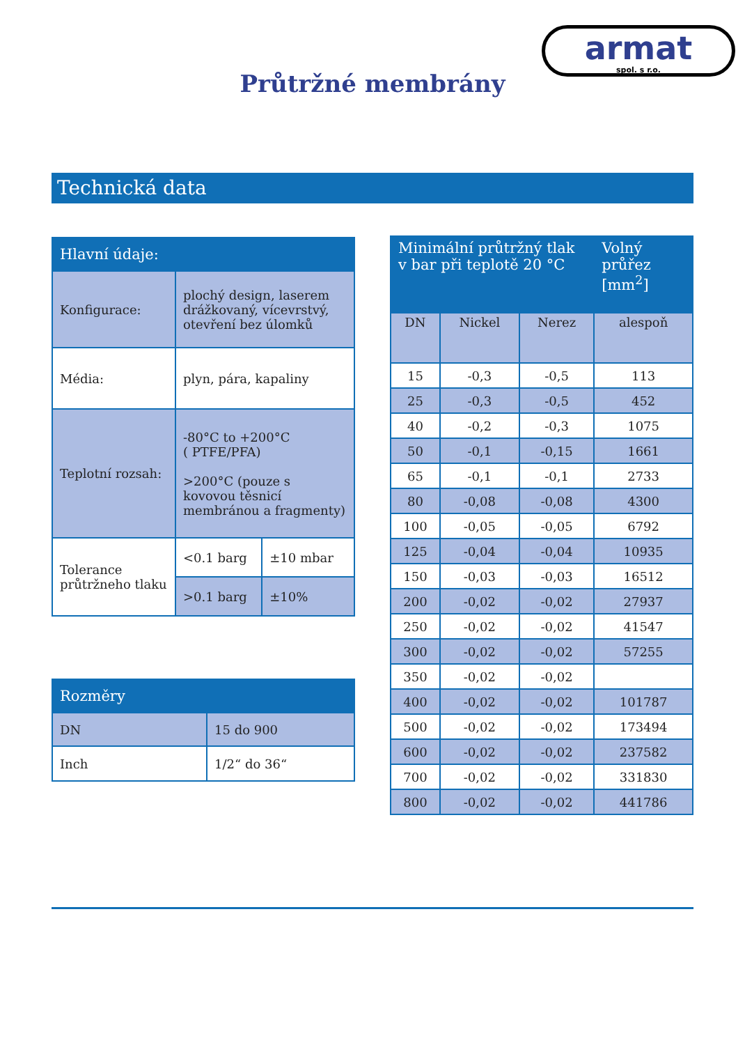armat
spol. s r.o.
Průtržné membrány
Technická data
| Hlavní údaje: | | |
| --- | --- | --- |
| Konfigurace: | plochý design, laserem drážkovaný, vícevrstvý, otevření bez úlomků | |
| Média: | plyn, pára, kapaliny | |
| Teplotní rozsah: | -80°C to +200°C ( PTFE/PFA) >200°C (pouze s kovovou těsnicí membránou a fragmenty) | |
| Tolerance průtržneho tlaku | <0.1 barg | ±10 mbar |
| | >0.1 barg | ±10% |
| Rozměry | |
| --- | --- |
| DN | 15 do 900 |
| Inch | 1/2“ do 36“ |
| Minimální průtržný tlak v bar při teplotě 20 °C | | | Volný průřez [mm<sup>2</sup>] |
| --- | --- | --- | --- |
| DN | Nickel | Nerez | alespoň |
| 15 | -0,3 | -0,5 | 113 |
| 25 | -0,3 | -0,5 | 452 |
| 40 | -0,2 | -0,3 | 1075 |
| 50 | -0,1 | -0,15 | 1661 |
| 65 | -0,1 | -0,1 | 2733 |
| 80 | -0,08 | -0,08 | 4300 |
| 100 | -0,05 | -0,05 | 6792 |
| 125 | -0,04 | -0,04 | 10935 |
| 150 | -0,03 | -0,03 | 16512 |
| 200 | -0,02 | -0,02 | 27937 |
| 250 | -0,02 | -0,02 | 41547 |
| 300 | -0,02 | -0,02 | 57255 |
| 350 | -0,02 | -0,02 | |
| 400 | -0,02 | -0,02 | 101787 |
| 500 | -0,02 | -0,02 | 173494 |
| 600 | -0,02 | -0,02 | 237582 |
| 700 | -0,02 | -0,02 | 331830 |
| 800 | -0,02 | -0,02 | 441786 |